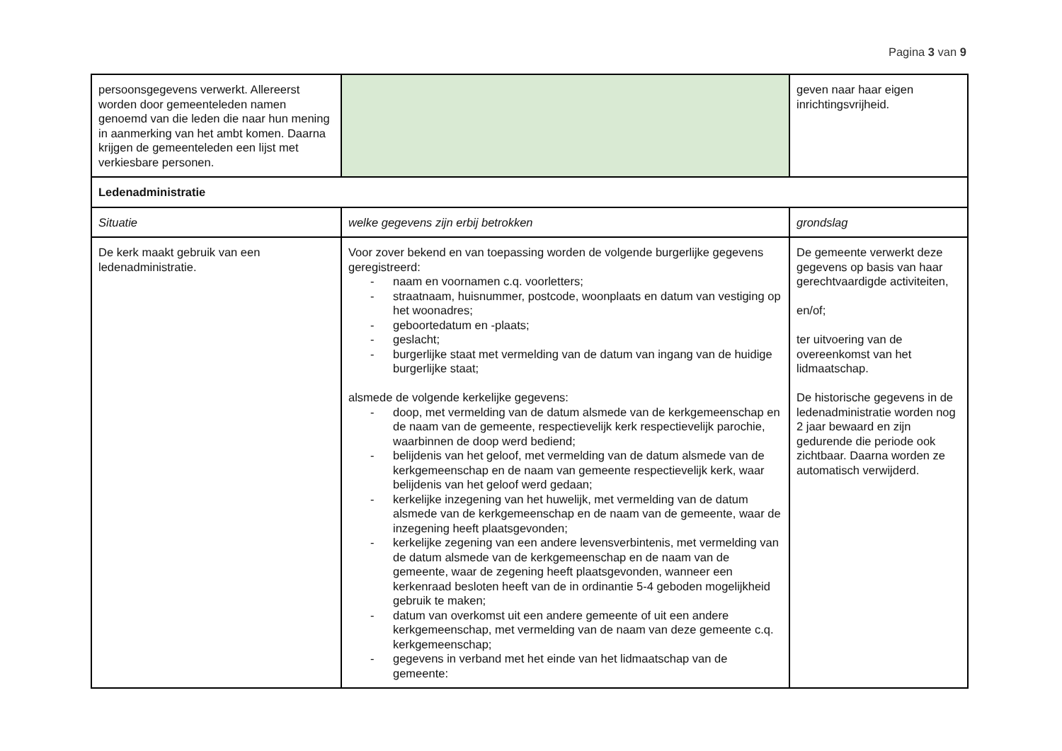Pagina 3 van 9
| persoonsgegevens verwerkt. Allereerst worden door gemeenteleden namen genoemd van die leden die naar hun mening in aanmerking van het ambt komen. Daarna krijgen de gemeenteleden een lijst met verkiesbare personen. | | geven naar haar eigen inrichtingsvrijheid. |
| Ledenadministratie | | |
| Situatie | welke gegevens zijn erbij betrokken | grondslag |
| De kerk maakt gebruik van een ledenadministratie. | Voor zover bekend en van toepassing worden de volgende burgerlijke gegevens geregistreerd: - naam en voornamen c.q. voorletters; - straatnaam, huisnummer, postcode, woonplaats en datum van vestiging op het woonadres; - geboortedatum en -plaats; - geslacht; - burgerlijke staat met vermelding van de datum van ingang van de huidige burgerlijke staat; alsmede de volgende kerkelijke gegevens: - doop, met vermelding van de datum alsmede van de kerkgemeenschap en de naam van de gemeente, respectievelijk kerk respectievelijk parochie, waarbinnen de doop werd bediend; - belijdenis van het geloof, met vermelding van de datum alsmede van de kerkgemeenschap en de naam van gemeente respectievelijk kerk, waar belijdenis van het geloof werd gedaan; - kerkelijke inzegening van het huwelijk, met vermelding van de datum alsmede van de kerkgemeenschap en de naam van de gemeente, waar de inzegening heeft plaatsgevonden; - kerkelijke zegening van een andere levensverbintenis, met vermelding van de datum alsmede van de kerkgemeenschap en de naam van de gemeente, waar de zegening heeft plaatsgevonden, wanneer een kerkenraad besloten heeft van de in ordinantie 5-4 geboden mogelijkheid gebruik te maken; - datum van overkomst uit een andere gemeente of uit een andere kerkgemeenschap, met vermelding van de naam van deze gemeente c.q. kerkgemeenschap; - gegevens in verband met het einde van het lidmaatschap van de gemeente: | De gemeente verwerkt deze gegevens op basis van haar gerechtvaardigde activiteiten, en/of; ter uitvoering van de overeenkomst van het lidmaatschap. De historische gegevens in de ledenadministratie worden nog 2 jaar bewaard en zijn gedurende die periode ook zichtbaar. Daarna worden ze automatisch verwijderd. |